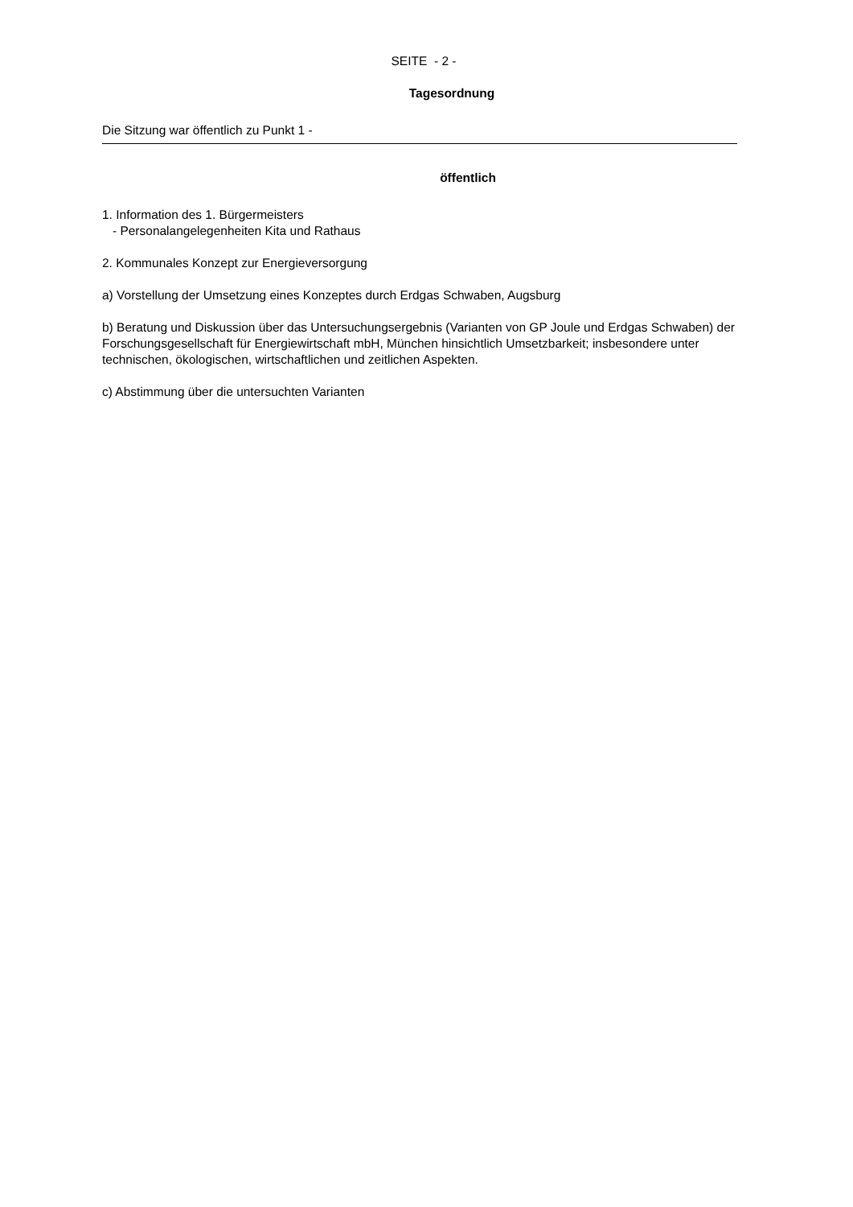SEITE - 2 -
Tagesordnung
Die Sitzung war öffentlich zu Punkt 1 -
öffentlich
1. Information des 1. Bürgermeisters
- Personalangelegenheiten Kita und Rathaus
2. Kommunales Konzept zur Energieversorgung
a) Vorstellung der Umsetzung eines Konzeptes durch Erdgas Schwaben, Augsburg
b) Beratung und Diskussion über das Untersuchungsergebnis (Varianten von GP Joule und Erdgas Schwaben) der Forschungsgesellschaft für Energiewirtschaft mbH, München hinsichtlich Umsetzbarkeit; insbesondere unter technischen, ökologischen, wirtschaftlichen und zeitlichen Aspekten.
c) Abstimmung über die untersuchten Varianten